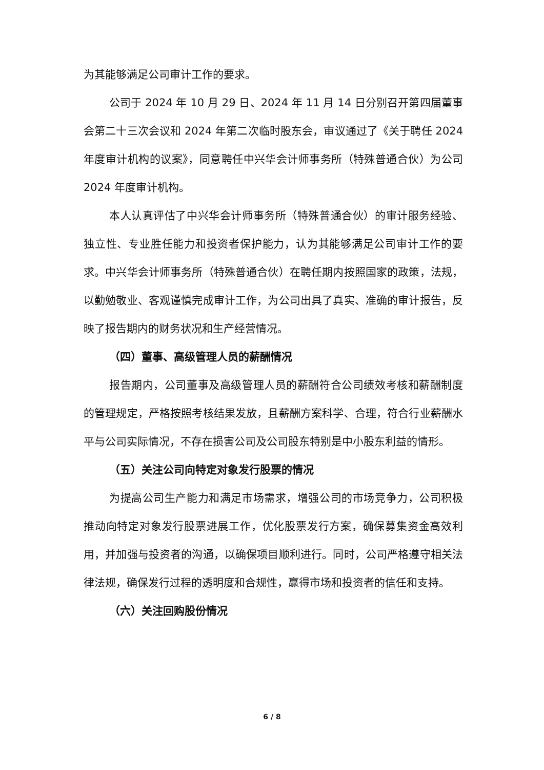为其能够满足公司审计工作的要求。
公司于 2024 年 10 月 29 日、2024 年 11 月 14 日分别召开第四届董事会第二十三次会议和 2024 年第二次临时股东会，审议通过了《关于聘任 2024 年度审计机构的议案》，同意聘任中兴华会计师事务所（特殊普通合伙）为公司 2024 年度审计机构。
本人认真评估了中兴华会计师事务所（特殊普通合伙）的审计服务经验、独立性、专业胜任能力和投资者保护能力，认为其能够满足公司审计工作的要求。中兴华会计师事务所（特殊普通合伙）在聘任期内按照国家的政策，法规，以勤勉敬业、客观谨慎完成审计工作，为公司出具了真实、准确的审计报告，反映了报告期内的财务状况和生产经营情况。
（四）董事、高级管理人员的薪酬情况
报告期内，公司董事及高级管理人员的薪酬符合公司绩效考核和薪酬制度的管理规定，严格按照考核结果发放，且薪酬方案科学、合理，符合行业薪酬水平与公司实际情况，不存在损害公司及公司股东特别是中小股东利益的情形。
（五）关注公司向特定对象发行股票的情况
为提高公司生产能力和满足市场需求，增强公司的市场竞争力，公司积极推动向特定对象发行股票进展工作，优化股票发行方案，确保募集资金高效利用，并加强与投资者的沟通，以确保项目顺利进行。同时，公司严格遵守相关法律法规，确保发行过程的透明度和合规性，赢得市场和投资者的信任和支持。
（六）关注回购股份情况
6 / 8